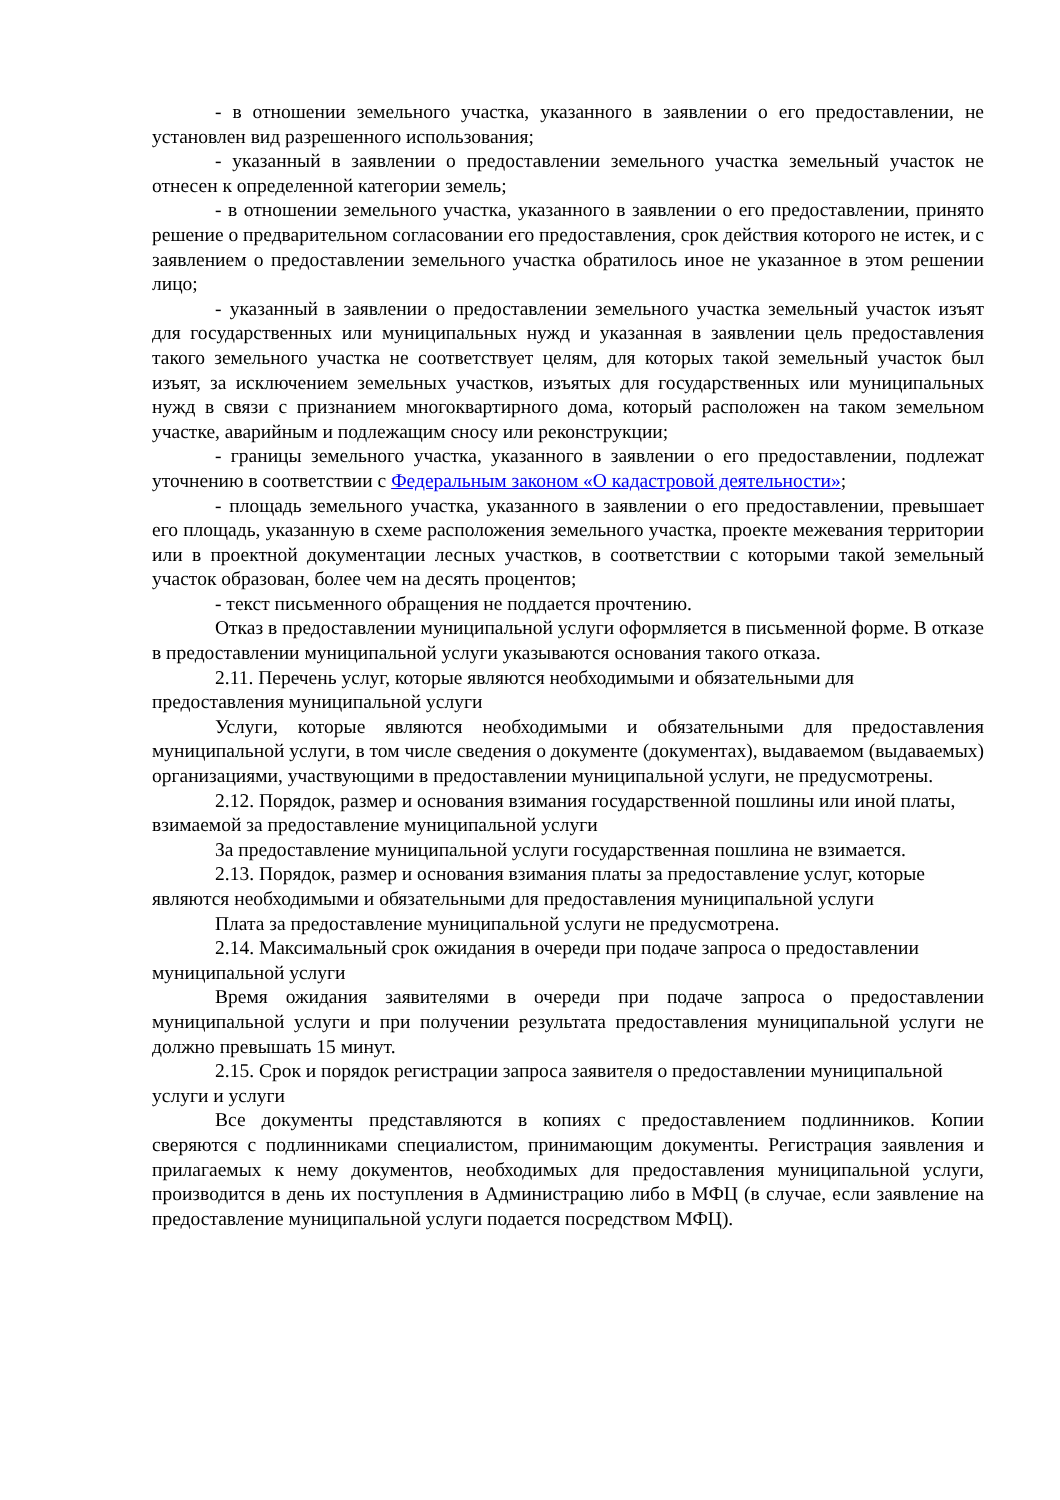- в отношении земельного участка, указанного в заявлении о его предоставлении, не установлен вид разрешенного использования;
- указанный в заявлении о предоставлении земельного участка земельный участок не отнесен к определенной категории земель;
- в отношении земельного участка, указанного в заявлении о его предоставлении, принято решение о предварительном согласовании его предоставления, срок действия которого не истек, и с заявлением о предоставлении земельного участка обратилось иное не указанное в этом решении лицо;
- указанный в заявлении о предоставлении земельного участка земельный участок изъят для государственных или муниципальных нужд и указанная в заявлении цель предоставления такого земельного участка не соответствует целям, для которых такой земельный участок был изъят, за исключением земельных участков, изъятых для государственных или муниципальных нужд в связи с признанием многоквартирного дома, который расположен на таком земельном участке, аварийным и подлежащим сносу или реконструкции;
- границы земельного участка, указанного в заявлении о его предоставлении, подлежат уточнению в соответствии с Федеральным законом «О кадастровой деятельности»;
- площадь земельного участка, указанного в заявлении о его предоставлении, превышает его площадь, указанную в схеме расположения земельного участка, проекте межевания территории или в проектной документации лесных участков, в соответствии с которыми такой земельный участок образован, более чем на десять процентов;
- текст письменного обращения не поддается прочтению.
Отказ в предоставлении муниципальной услуги оформляется в письменной форме. В отказе в предоставлении муниципальной услуги указываются основания такого отказа.
2.11. Перечень услуг, которые являются необходимыми и обязательными для предоставления муниципальной услуги
Услуги, которые являются необходимыми и обязательными для предоставления муниципальной услуги, в том числе сведения о документе (документах), выдаваемом (выдаваемых) организациями, участвующими в предоставлении муниципальной услуги, не предусмотрены.
2.12. Порядок, размер и основания взимания государственной пошлины или иной платы, взимаемой за предоставление муниципальной услуги
За предоставление муниципальной услуги государственная пошлина не взимается.
2.13. Порядок, размер и основания взимания платы за предоставление услуг, которые являются необходимыми и обязательными для предоставления муниципальной услуги
Плата за предоставление муниципальной услуги не предусмотрена.
2.14. Максимальный срок ожидания в очереди при подаче запроса о предоставлении муниципальной услуги
Время ожидания заявителями в очереди при подаче запроса о предоставлении муниципальной услуги и при получении результата предоставления муниципальной услуги не должно превышать 15 минут.
2.15. Срок и порядок регистрации запроса заявителя о предоставлении муниципальной услуги и услуги
Все документы представляются в копиях с предоставлением подлинников. Копии сверяются с подлинниками специалистом, принимающим документы. Регистрация заявления и прилагаемых к нему документов, необходимых для предоставления муниципальной услуги, производится в день их поступления в Администрацию либо в МФЦ (в случае, если заявление на предоставление муниципальной услуги подается посредством МФЦ).